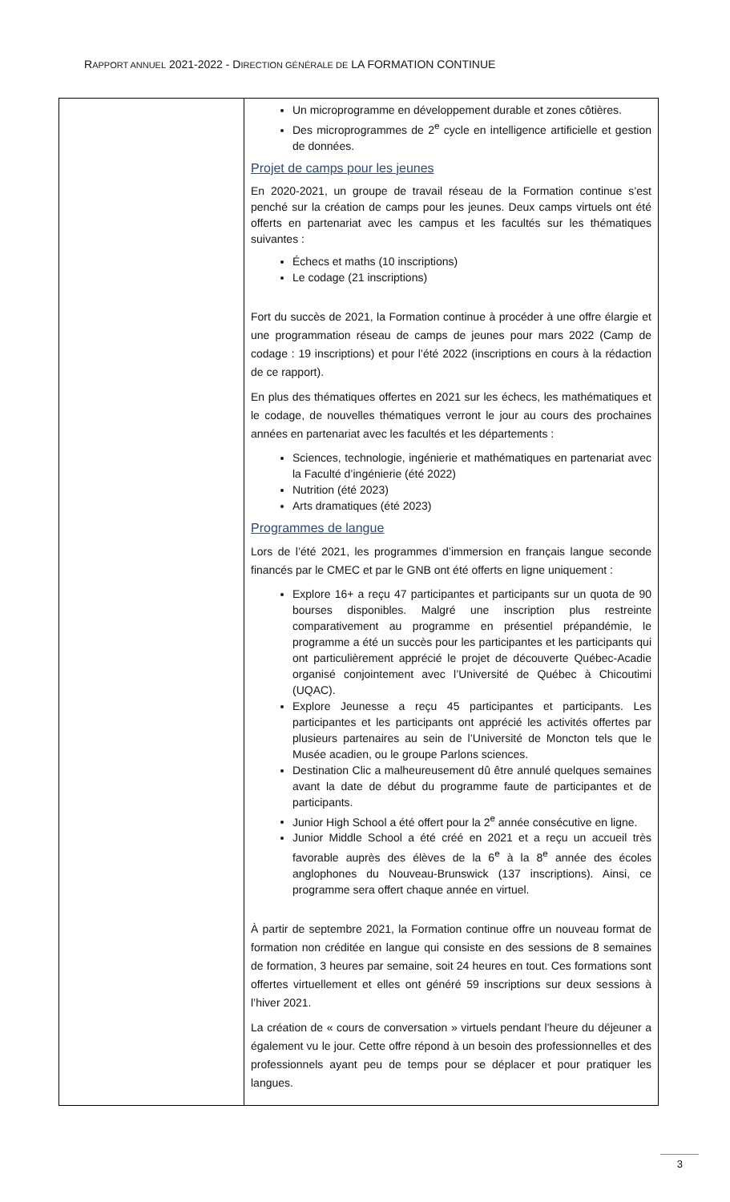RAPPORT ANNUEL 2021-2022 - DIRECTION GÉNÉRALE DE LA FORMATION CONTINUE
| | Un microprogramme en développement durable et zones côtières. Des microprogrammes de 2<sup>e</sup> cycle en intelligence artificielle et gestion de données. Projet de camps pour les jeunes En 2020-2021, un groupe de travail réseau de la Formation continue s’est penché sur la création de camps pour les jeunes. Deux camps virtuels ont été offerts en partenariat avec les campus et les facultés sur les thématiques suivantes : Échecs et maths (10 inscriptions) Le codage (21 inscriptions) Fort du succès de 2021, la Formation continue à procéder à une offre élargie et une programmation réseau de camps de jeunes pour mars 2022 (Camp de codage : 19 inscriptions) et pour l’été 2022 (inscriptions en cours à la rédaction de ce rapport). En plus des thématiques offertes en 2021 sur les échecs, les mathématiques et le codage, de nouvelles thématiques verront le jour au cours des prochaines années en partenariat avec les facultés et les départements : Sciences, technologie, ingénierie et mathématiques en partenariat avec la Faculté d’ingénierie (été 2022) Nutrition (été 2023) Arts dramatiques (été 2023) Programmes de langue Lors de l’été 2021, les programmes d’immersion en français langue seconde financés par le CMEC et par le GNB ont été offerts en ligne uniquement : Explore 16+ a reçu 47 participantes et participants sur un quota de 90 bourses disponibles. Malgré une inscription plus restreinte comparativement au programme en présentiel prépandémie, le programme a été un succès pour les participantes et les participants qui ont particulièrement apprécié le projet de découverte Québec-Acadie organisé conjointement avec l’Université de Québec à Chicoutimi (UQAC). Explore Jeunesse a reçu 45 participantes et participants. Les participantes et les participants ont apprécié les activités offertes par plusieurs partenaires au sein de l’Université de Moncton tels que le Musée acadien, ou le groupe Parlons sciences. Destination Clic a malheureusement dû être annulé quelques semaines avant la date de début du programme faute de participantes et de participants. Junior High School a été offert pour la 2<sup>e</sup> année consécutive en ligne. Junior Middle School a été créé en 2021 et a reçu un accueil très favorable auprès des élèves de la 6<sup>e</sup> à la 8<sup>e</sup> année des écoles anglophones du Nouveau-Brunswick (137 inscriptions). Ainsi, ce programme sera offert chaque année en virtuel. À partir de septembre 2021, la Formation continue offre un nouveau format de formation non créditée en langue qui consiste en des sessions de 8 semaines de formation, 3 heures par semaine, soit 24 heures en tout. Ces formations sont offertes virtuellement et elles ont généré 59 inscriptions sur deux sessions à l’hiver 2021. La création de « cours de conversation » virtuels pendant l’heure du déjeuner a également vu le jour. Cette offre répond à un besoin des professionnelles et des professionnels ayant peu de temps pour se déplacer et pour pratiquer les langues. |
3